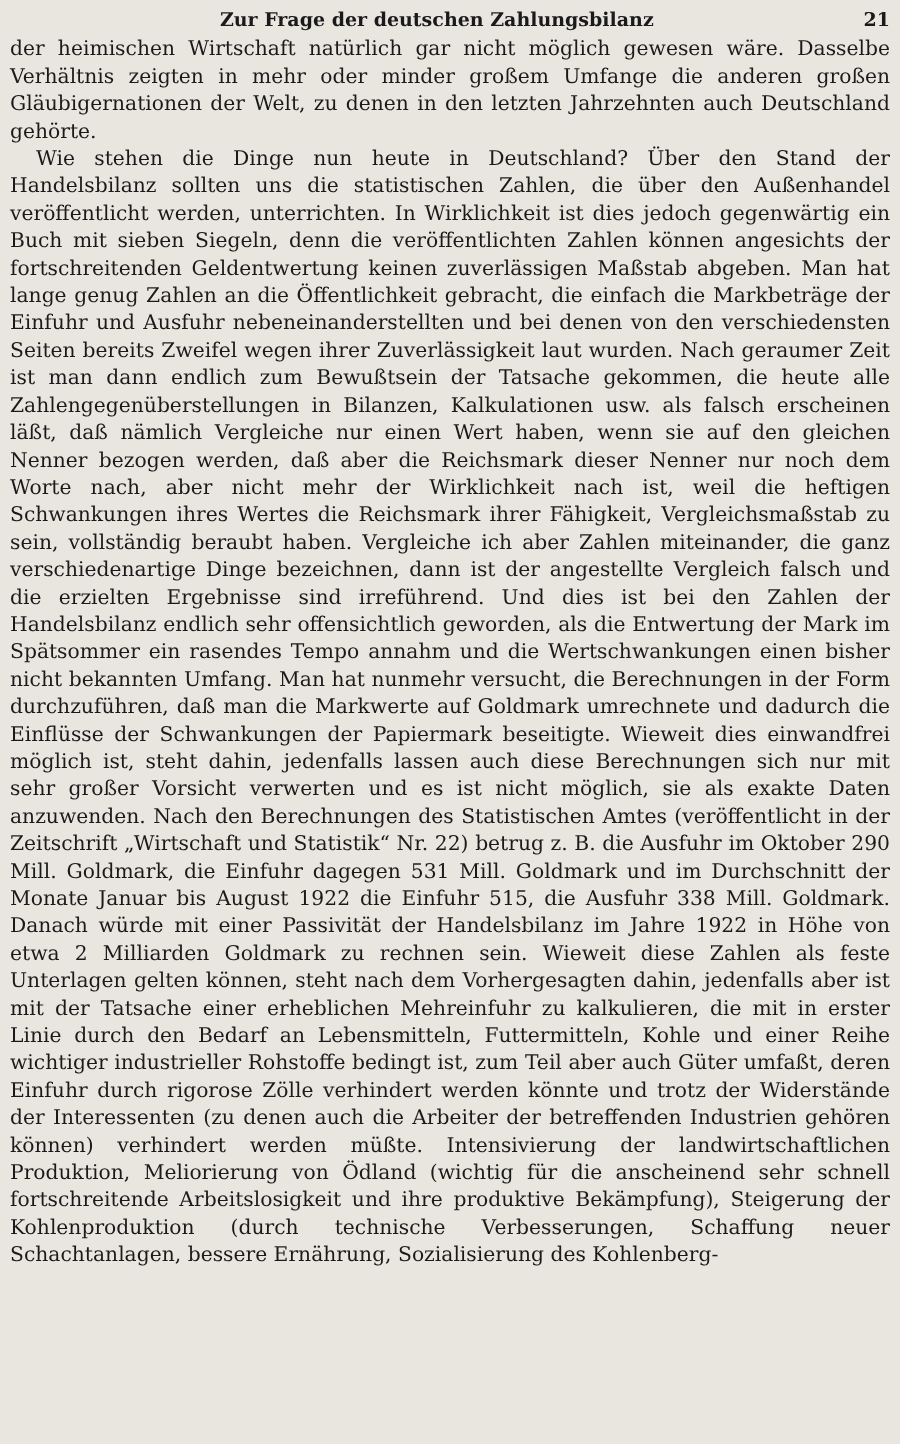Zur Frage der deutschen Zahlungsbilanz 21
der heimischen Wirtschaft natürlich gar nicht möglich gewesen wäre. Dasselbe Verhältnis zeigten in mehr oder minder großem Umfange die anderen großen Gläubigernationen der Welt, zu denen in den letzten Jahrzehnten auch Deutschland gehörte.
Wie stehen die Dinge nun heute in Deutschland? Über den Stand der Handelsbilanz sollten uns die statistischen Zahlen, die über den Außenhandel veröffentlicht werden, unterrichten. In Wirklichkeit ist dies jedoch gegenwärtig ein Buch mit sieben Siegeln, denn die veröffentlichten Zahlen können angesichts der fortschreitenden Geldentwertung keinen zuverlässigen Maßstab abgeben. Man hat lange genug Zahlen an die Öffentlichkeit gebracht, die einfach die Markbeträge der Einfuhr und Ausfuhr nebeneinanderstellten und bei denen von den verschiedensten Seiten bereits Zweifel wegen ihrer Zuverlässigkeit laut wurden. Nach geraumer Zeit ist man dann endlich zum Bewußtsein der Tatsache gekommen, die heute alle Zahlengegenüberstellungen in Bilanzen, Kalkulationen usw. als falsch erscheinen läßt, daß nämlich Vergleiche nur einen Wert haben, wenn sie auf den gleichen Nenner bezogen werden, daß aber die Reichsmark dieser Nenner nur noch dem Worte nach, aber nicht mehr der Wirklichkeit nach ist, weil die heftigen Schwankungen ihres Wertes die Reichsmark ihrer Fähigkeit, Vergleichsmaßstab zu sein, vollständig beraubt haben. Vergleiche ich aber Zahlen miteinander, die ganz verschiedenartige Dinge bezeichnen, dann ist der angestellte Vergleich falsch und die erzielten Ergebnisse sind irreführend. Und dies ist bei den Zahlen der Handelsbilanz endlich sehr offensichtlich geworden, als die Entwertung der Mark im Spätsommer ein rasendes Tempo annahm und die Wertschwankungen einen bisher nicht bekannten Umfang. Man hat nunmehr versucht, die Berechnungen in der Form durchzuführen, daß man die Markwerte auf Goldmark umrechnete und dadurch die Einflüsse der Schwankungen der Papiermark beseitigte. Wieweit dies einwandfrei möglich ist, steht dahin, jedenfalls lassen auch diese Berechnungen sich nur mit sehr großer Vorsicht verwerten und es ist nicht möglich, sie als exakte Daten anzuwenden. Nach den Berechnungen des Statistischen Amtes (veröffentlicht in der Zeitschrift „Wirtschaft und Statistik“ Nr. 22) betrug z. B. die Ausfuhr im Oktober 290 Mill. Goldmark, die Einfuhr dagegen 531 Mill. Goldmark und im Durchschnitt der Monate Januar bis August 1922 die Einfuhr 515, die Ausfuhr 338 Mill. Goldmark. Danach würde mit einer Passivität der Handelsbilanz im Jahre 1922 in Höhe von etwa 2 Milliarden Goldmark zu rechnen sein. Wieweit diese Zahlen als feste Unterlagen gelten können, steht nach dem Vorhergesagten dahin, jedenfalls aber ist mit der Tatsache einer erheblichen Mehreinfuhr zu kalkulieren, die mit in erster Linie durch den Bedarf an Lebensmitteln, Futtermitteln, Kohle und einer Reihe wichtiger industrieller Rohstoffe bedingt ist, zum Teil aber auch Güter umfaßt, deren Einfuhr durch rigorose Zölle verhindert werden könnte und trotz der Widerstände der Interessenten (zu denen auch die Arbeiter der betreffenden Industrien gehören können) verhindert werden müßte. Intensivierung der landwirtschaftlichen Produktion, Meliorierung von Ödland (wichtig für die anscheinend sehr schnell fortschreitende Arbeitslosigkeit und ihre produktive Bekämpfung), Steigerung der Kohlenproduktion (durch technische Verbesserungen, Schaffung neuer Schachtanlagen, bessere Ernährung, Sozialisierung des Kohlenberg-